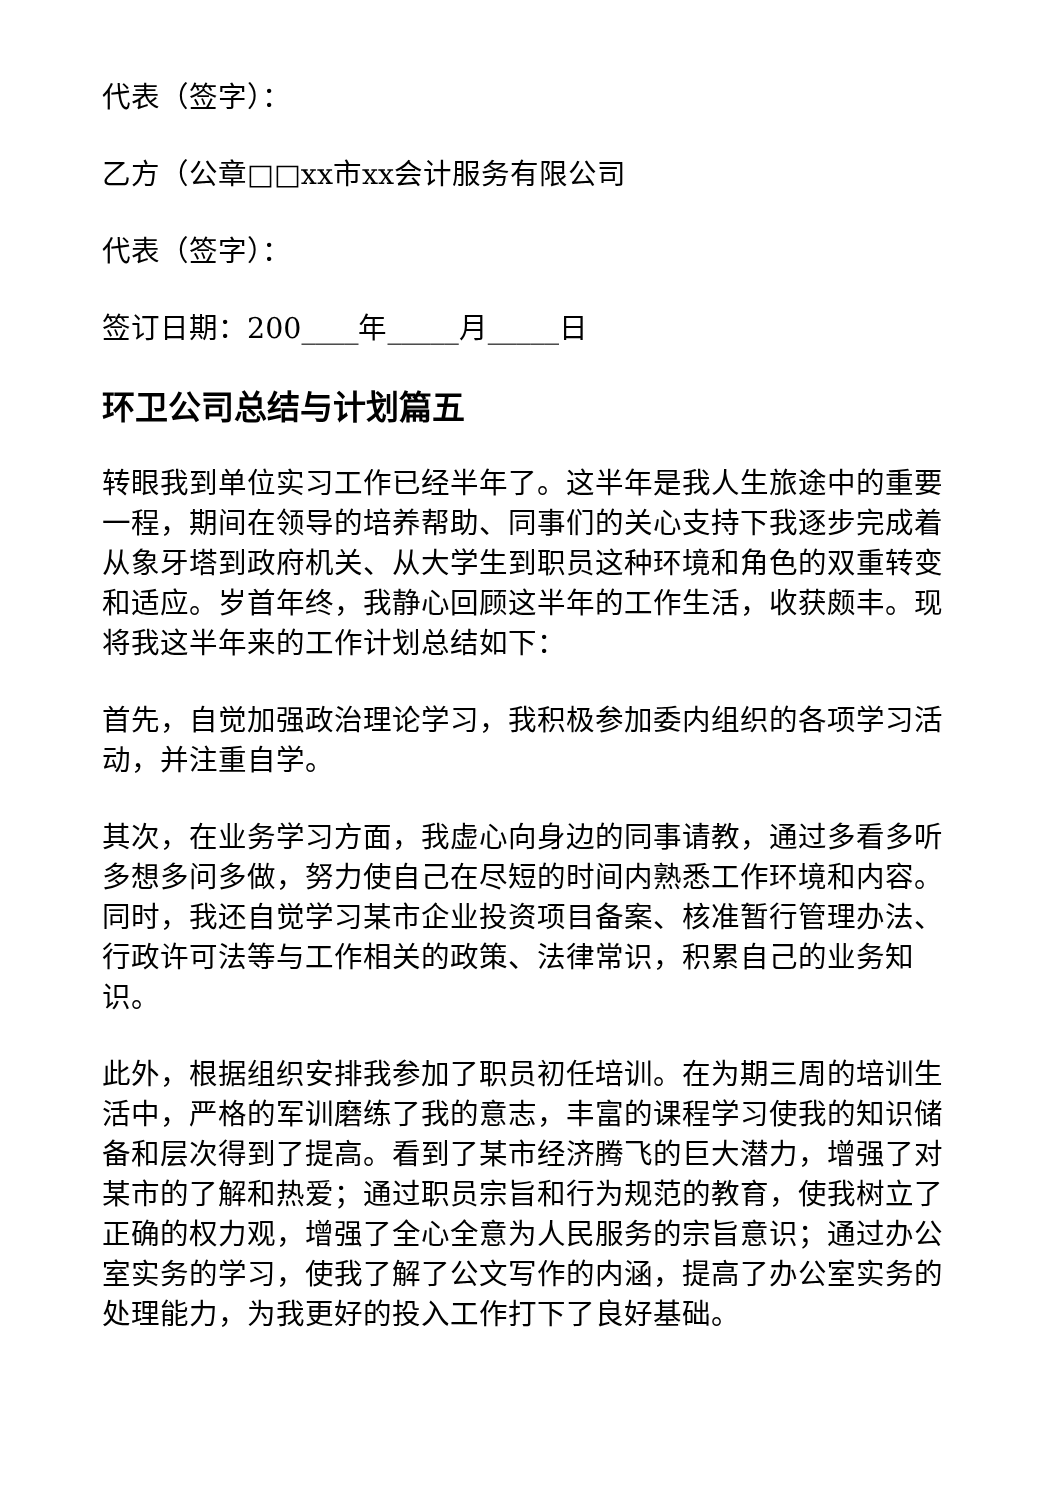代表（签字）：
乙方（公章□□xx市xx会计服务有限公司
代表（签字）：
签订日期：200____年_____月_____日
环卫公司总结与计划篇五
转眼我到单位实习工作已经半年了。这半年是我人生旅途中的重要一程，期间在领导的培养帮助、同事们的关心支持下我逐步完成着从象牙塔到政府机关、从大学生到职员这种环境和角色的双重转变和适应。岁首年终，我静心回顾这半年的工作生活，收获颇丰。现将我这半年来的工作计划总结如下：
首先，自觉加强政治理论学习，我积极参加委内组织的各项学习活动，并注重自学。
其次，在业务学习方面，我虚心向身边的同事请教，通过多看多听多想多问多做，努力使自己在尽短的时间内熟悉工作环境和内容。同时，我还自觉学习某市企业投资项目备案、核准暂行管理办法、行政许可法等与工作相关的政策、法律常识，积累自己的业务知识。
此外，根据组织安排我参加了职员初任培训。在为期三周的培训生活中，严格的军训磨练了我的意志，丰富的课程学习使我的知识储备和层次得到了提高。看到了某市经济腾飞的巨大潜力，增强了对某市的了解和热爱；通过职员宗旨和行为规范的教育，使我树立了正确的权力观，增强了全心全意为人民服务的宗旨意识；通过办公室实务的学习，使我了解了公文写作的内涵，提高了办公室实务的处理能力，为我更好的投入工作打下了良好基础。